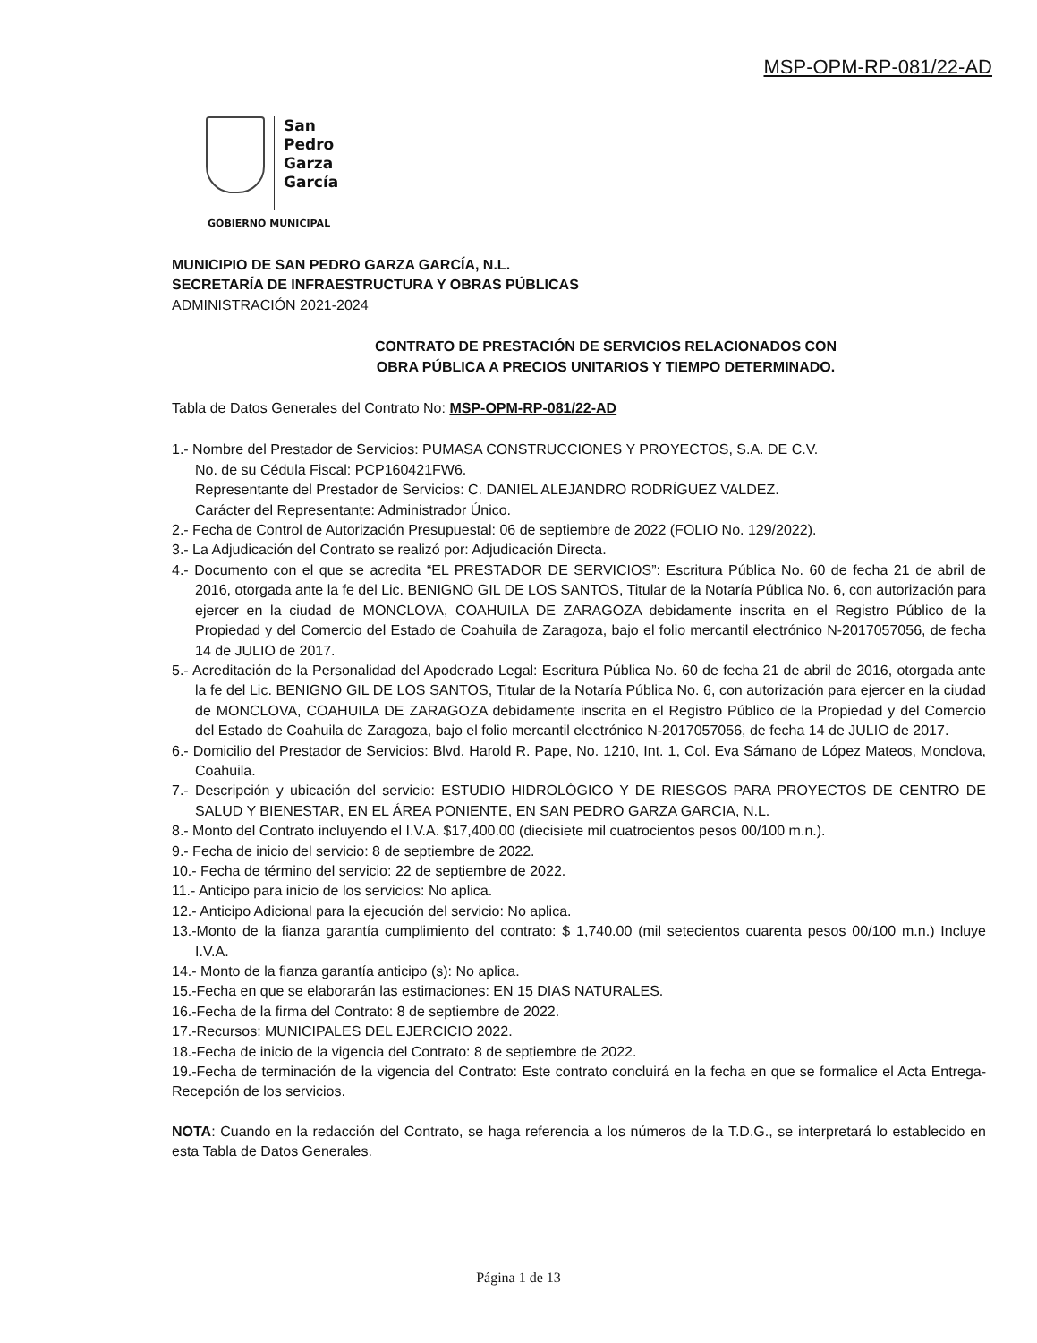MSP-OPM-RP-081/22-AD
San
Pedro
Garza
García
GOBIERNO MUNICIPAL
MUNICIPIO DE SAN PEDRO GARZA GARCÍA, N.L.
SECRETARÍA DE INFRAESTRUCTURA Y OBRAS PÚBLICAS
ADMINISTRACIÓN 2021-2024
CONTRATO DE PRESTACIÓN DE SERVICIOS RELACIONADOS CON
OBRA PÚBLICA A PRECIOS UNITARIOS Y TIEMPO DETERMINADO.
Tabla de Datos Generales del Contrato No: MSP-OPM-RP-081/22-AD
1.- Nombre del Prestador de Servicios: PUMASA CONSTRUCCIONES Y PROYECTOS, S.A. DE C.V.
No. de su Cédula Fiscal: PCP160421FW6.
Representante del Prestador de Servicios: C. DANIEL ALEJANDRO RODRÍGUEZ VALDEZ.
Carácter del Representante: Administrador Único.
2.- Fecha de Control de Autorización Presupuestal: 06 de septiembre de 2022 (FOLIO No. 129/2022).
3.- La Adjudicación del Contrato se realizó por: Adjudicación Directa.
4.- Documento con el que se acredita “EL PRESTADOR DE SERVICIOS”: Escritura Pública No. 60 de fecha 21 de abril de 2016, otorgada ante la fe del Lic. BENIGNO GIL DE LOS SANTOS, Titular de la Notaría Pública No. 6, con autorización para ejercer en la ciudad de MONCLOVA, COAHUILA DE ZARAGOZA debidamente inscrita en el Registro Público de la Propiedad y del Comercio del Estado de Coahuila de Zaragoza, bajo el folio mercantil electrónico N-2017057056, de fecha 14 de JULIO de 2017.
5.- Acreditación de la Personalidad del Apoderado Legal: Escritura Pública No. 60 de fecha 21 de abril de 2016, otorgada ante la fe del Lic. BENIGNO GIL DE LOS SANTOS, Titular de la Notaría Pública No. 6, con autorización para ejercer en la ciudad de MONCLOVA, COAHUILA DE ZARAGOZA debidamente inscrita en el Registro Público de la Propiedad y del Comercio del Estado de Coahuila de Zaragoza, bajo el folio mercantil electrónico N-2017057056, de fecha 14 de JULIO de 2017.
6.- Domicilio del Prestador de Servicios: Blvd. Harold R. Pape, No. 1210, Int. 1, Col. Eva Sámano de López Mateos, Monclova, Coahuila.
7.- Descripción y ubicación del servicio: ESTUDIO HIDROLÓGICO Y DE RIESGOS PARA PROYECTOS DE CENTRO DE SALUD Y BIENESTAR, EN EL ÁREA PONIENTE, EN SAN PEDRO GARZA GARCIA, N.L.
8.- Monto del Contrato incluyendo el I.V.A. $17,400.00 (diecisiete mil cuatrocientos pesos 00/100 m.n.).
9.- Fecha de inicio del servicio: 8 de septiembre de 2022.
10.- Fecha de término del servicio: 22 de septiembre de 2022.
11.- Anticipo para inicio de los servicios: No aplica.
12.- Anticipo Adicional para la ejecución del servicio: No aplica.
13.-Monto de la fianza garantía cumplimiento del contrato: $ 1,740.00 (mil setecientos cuarenta pesos 00/100 m.n.) Incluye I.V.A.
14.- Monto de la fianza garantía anticipo (s): No aplica.
15.-Fecha en que se elaborarán las estimaciones: EN 15 DIAS NATURALES.
16.-Fecha de la firma del Contrato: 8 de septiembre de 2022.
17.-Recursos: MUNICIPALES DEL EJERCICIO 2022.
18.-Fecha de inicio de la vigencia del Contrato: 8 de septiembre de 2022.
19.-Fecha de terminación de la vigencia del Contrato: Este contrato concluirá en la fecha en que se formalice el Acta Entrega-Recepción de los servicios.
NOTA: Cuando en la redacción del Contrato, se haga referencia a los números de la T.D.G., se interpretará lo establecido en esta Tabla de Datos Generales.
Página 1 de 13